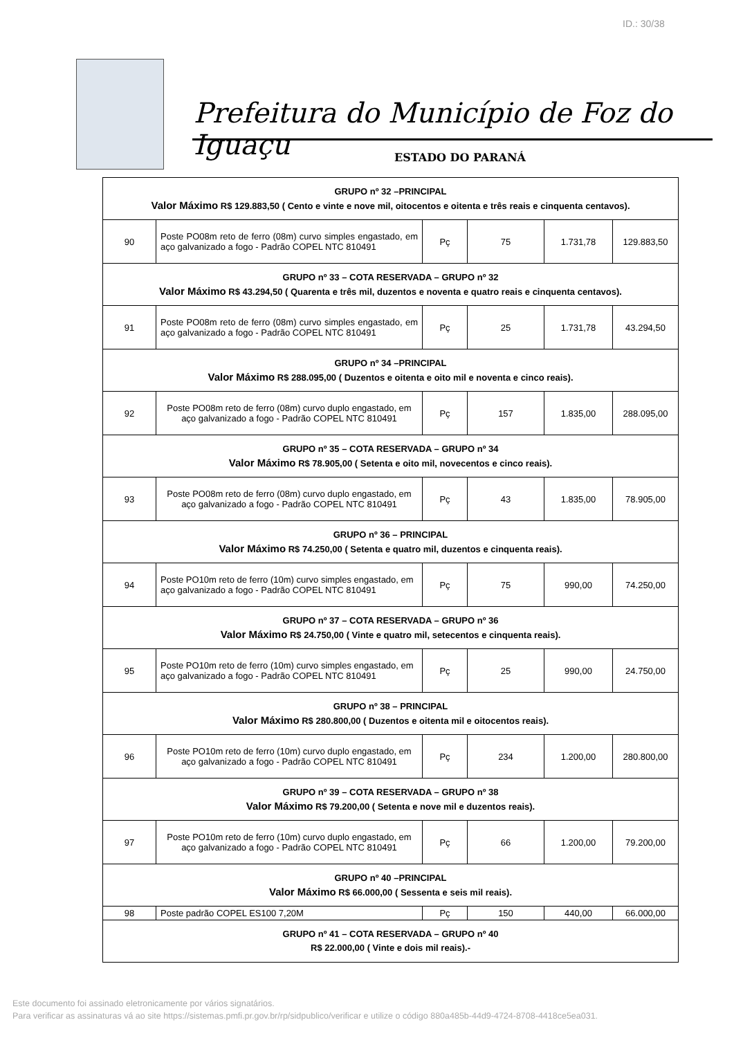ID.: 30/38
Prefeitura do Município de Foz do Iguaçu
ESTADO DO PARANÁ
| GRUPO nº 32 –PRINCIPAL Valor Máximo R$ 129.883,50 ( Cento e vinte e nove mil, oitocentos e oitenta e três reais e cinquenta centavos). | | | | | |
| 90 | Poste PO08m reto de ferro (08m) curvo simples engastado, em aço galvanizado a fogo - Padrão COPEL NTC 810491 | Pç | 75 | 1.731,78 | 129.883,50 |
| GRUPO nº 33 – COTA RESERVADA – GRUPO nº 32 Valor Máximo R$ 43.294,50 ( Quarenta e três mil, duzentos e noventa e quatro reais e cinquenta centavos). | | | | | |
| 91 | Poste PO08m reto de ferro (08m) curvo simples engastado, em aço galvanizado a fogo - Padrão COPEL NTC 810491 | Pç | 25 | 1.731,78 | 43.294,50 |
| GRUPO nº 34 –PRINCIPAL Valor Máximo R$ 288.095,00 ( Duzentos e oitenta e oito mil e noventa e cinco reais). | | | | | |
| 92 | Poste PO08m reto de ferro (08m) curvo duplo engastado, em aço galvanizado a fogo - Padrão COPEL NTC 810491 | Pç | 157 | 1.835,00 | 288.095,00 |
| GRUPO nº 35 – COTA RESERVADA – GRUPO nº 34 Valor Máximo R$ 78.905,00 ( Setenta e oito mil, novecentos e cinco reais). | | | | | |
| 93 | Poste PO08m reto de ferro (08m) curvo duplo engastado, em aço galvanizado a fogo - Padrão COPEL NTC 810491 | Pç | 43 | 1.835,00 | 78.905,00 |
| GRUPO nº 36 – PRINCIPAL Valor Máximo R$ 74.250,00 ( Setenta e quatro mil, duzentos e cinquenta reais). | | | | | |
| 94 | Poste PO10m reto de ferro (10m) curvo simples engastado, em aço galvanizado a fogo - Padrão COPEL NTC 810491 | Pç | 75 | 990,00 | 74.250,00 |
| GRUPO nº 37 – COTA RESERVADA – GRUPO nº 36 Valor Máximo R$ 24.750,00 ( Vinte e quatro mil, setecentos e cinquenta reais). | | | | | |
| 95 | Poste PO10m reto de ferro (10m) curvo simples engastado, em aço galvanizado a fogo - Padrão COPEL NTC 810491 | Pç | 25 | 990,00 | 24.750,00 |
| GRUPO nº 38 – PRINCIPAL Valor Máximo R$ 280.800,00 ( Duzentos e oitenta mil e oitocentos reais). | | | | | |
| 96 | Poste PO10m reto de ferro (10m) curvo duplo engastado, em aço galvanizado a fogo - Padrão COPEL NTC 810491 | Pç | 234 | 1.200,00 | 280.800,00 |
| GRUPO nº 39 – COTA RESERVADA – GRUPO nº 38 Valor Máximo R$ 79.200,00 ( Setenta e nove mil e duzentos reais). | | | | | |
| 97 | Poste PO10m reto de ferro (10m) curvo duplo engastado, em aço galvanizado a fogo - Padrão COPEL NTC 810491 | Pç | 66 | 1.200,00 | 79.200,00 |
| GRUPO nº 40 –PRINCIPAL Valor Máximo R$ 66.000,00 ( Sessenta e seis mil reais). | | | | | |
| 98 | Poste padrão COPEL ES100 7,20M | Pç | 150 | 440,00 | 66.000,00 |
| GRUPO nº 41 – COTA RESERVADA – GRUPO nº 40 R$ 22.000,00 ( Vinte e dois mil reais).- | | | | | |
Este documento foi assinado eletronicamente por vários signatários.
Para verificar as assinaturas vá ao site https://sistemas.pmfi.pr.gov.br/rp/sidpublico/verificar e utilize o código 880a485b-44d9-4724-8708-4418ce5ea031.